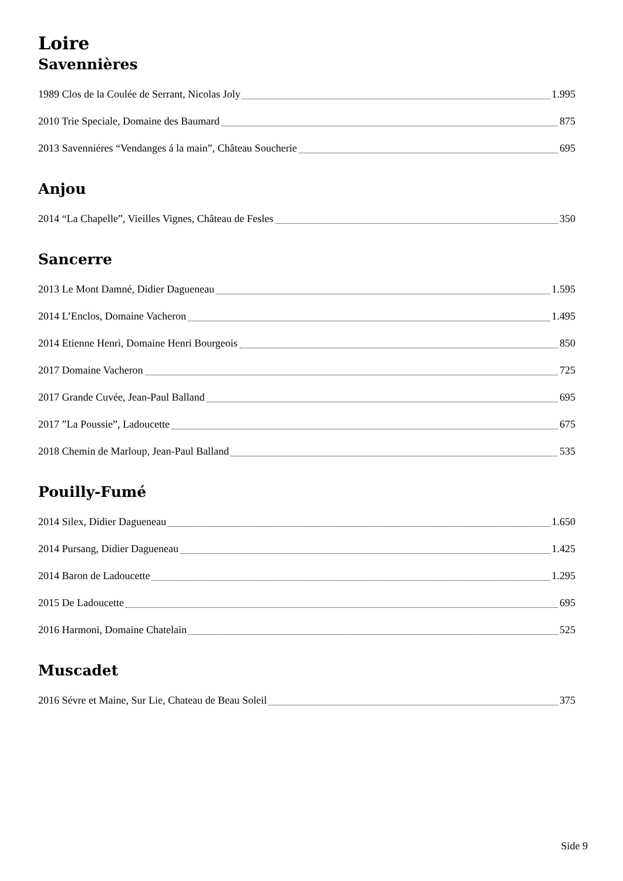Loire
Savennières
1989 Clos de la Coulée de Serrant, Nicolas Joly 1.995
2010 Trie Speciale, Domaine des Baumard 875
2013 Savenniéres “Vendanges á la main”, Château Soucherie 695
Anjou
2014 “La Chapelle”, Vieilles Vignes, Château de Fesles 350
Sancerre
2013 Le Mont Damné, Didier Dagueneau 1.595
2014 L’Enclos, Domaine Vacheron 1.495
2014 Etienne Henri, Domaine Henri Bourgeois 850
2017 Domaine Vacheron 725
2017 Grande Cuvée, Jean-Paul Balland 695
2017 ”La Poussie”, Ladoucette 675
2018 Chemin de Marloup, Jean-Paul Balland 535
Pouilly-Fumé
2014 Silex, Didier Dagueneau 1.650
2014 Pursang, Didier Dagueneau 1.425
2014 Baron de Ladoucette 1.295
2015 De Ladoucette 695
2016 Harmoni, Domaine Chatelain 525
Muscadet
2016 Sévre et Maine, Sur Lie, Chateau de Beau Soleil 375
Side 9